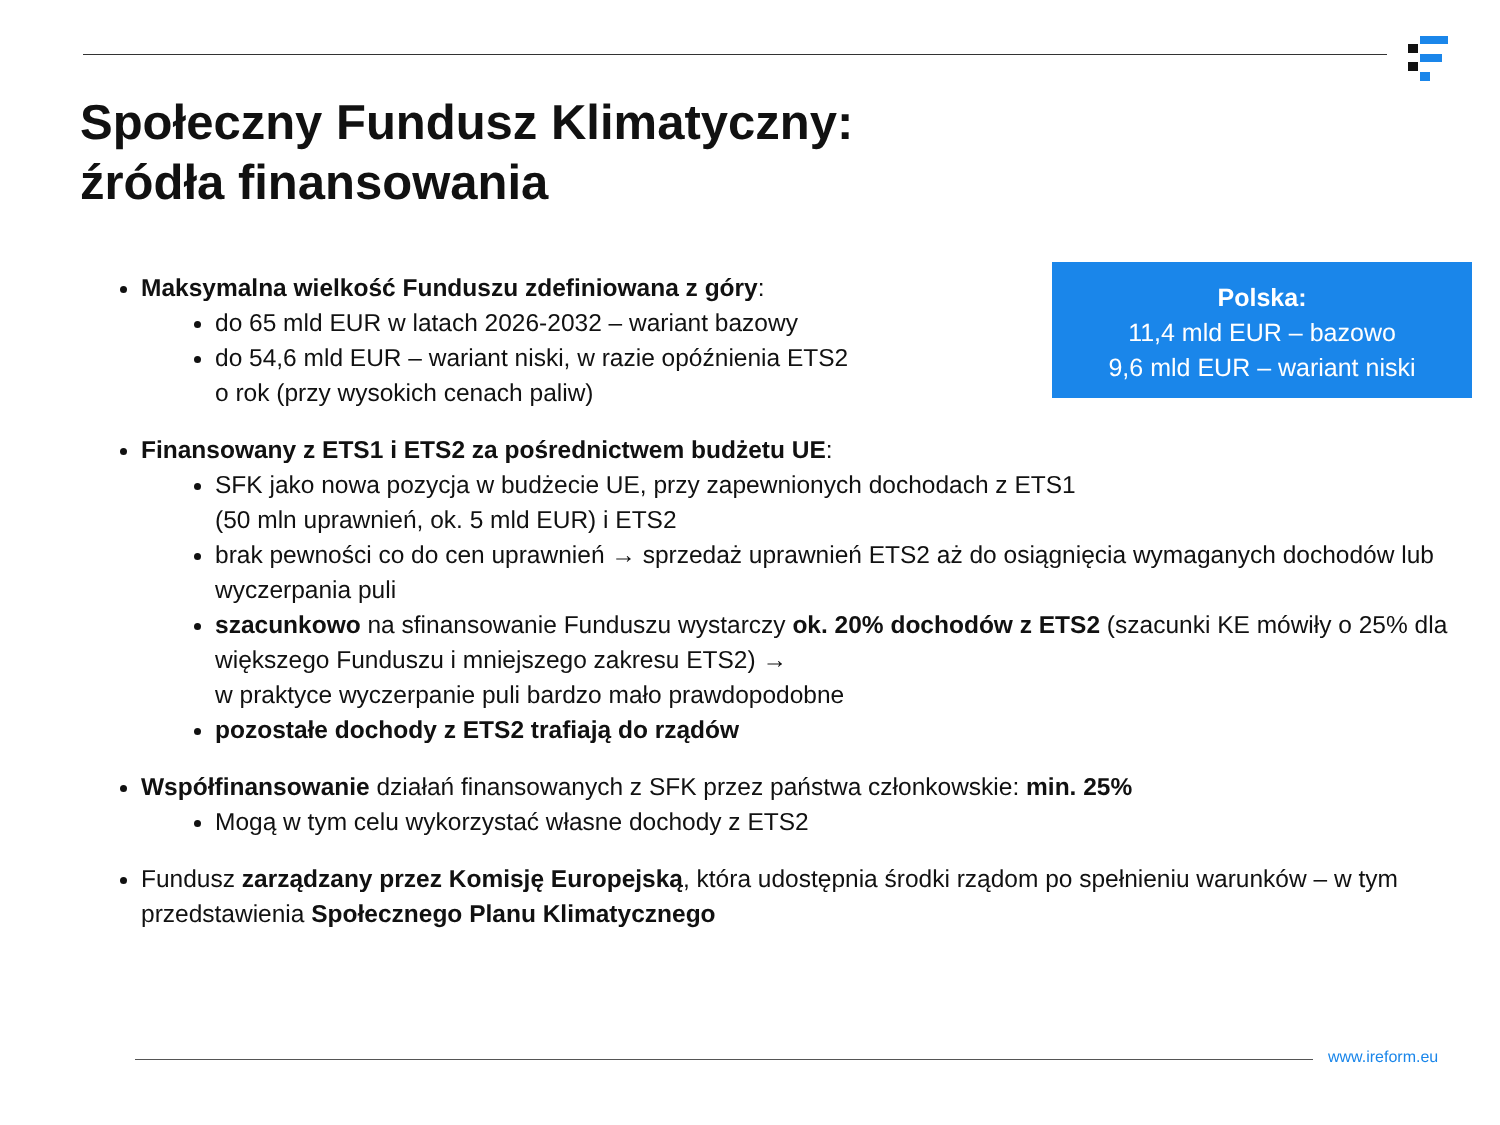Społeczny Fundusz Klimatyczny:
źródła finansowania
Polska:
11,4 mld EUR – bazowo
9,6 mld EUR – wariant niski
Maksymalna wielkość Funduszu zdefiniowana z góry:
do 65 mld EUR w latach 2026-2032 – wariant bazowy
do 54,6 mld EUR – wariant niski, w razie opóźnienia ETS2
o rok (przy wysokich cenach paliw)
Finansowany z ETS1 i ETS2 za pośrednictwem budżetu UE:
SFK jako nowa pozycja w budżecie UE, przy zapewnionych dochodach z ETS1
(50 mln uprawnień, ok. 5 mld EUR) i ETS2
brak pewności co do cen uprawnień → sprzedaż uprawnień ETS2 aż do osiągnięcia wymaganych dochodów lub wyczerpania puli
szacunkowo na sfinansowanie Funduszu wystarczy ok. 20% dochodów z ETS2 (szacunki KE mówiły o 25% dla większego Funduszu i mniejszego zakresu ETS2) →
w praktyce wyczerpanie puli bardzo mało prawdopodobne
pozostałe dochody z ETS2 trafiają do rządów
Współfinansowanie działań finansowanych z SFK przez państwa członkowskie: min. 25%
Mogą w tym celu wykorzystać własne dochody z ETS2
Fundusz zarządzany przez Komisję Europejską, która udostępnia środki rządom po spełnieniu warunków – w tym przedstawienia Społecznego Planu Klimatycznego
www.ireform.eu